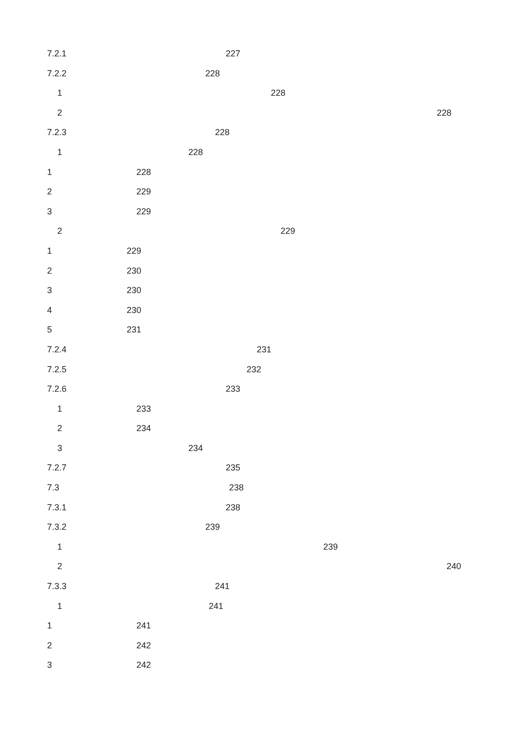7.2.1 227
7.2.2 228
1 228
2 228
7.2.3 228
1 228
1 228
2 229
3 229
2 229
1 229
2 230
3 230
4 230
5 231
7.2.4 231
7.2.5 232
7.2.6 233
1 233
2 234
3 234
7.2.7 235
7.3 238
7.3.1 238
7.3.2 239
1 239
2 240
7.3.3 241
1 241
1 241
2 242
3 242